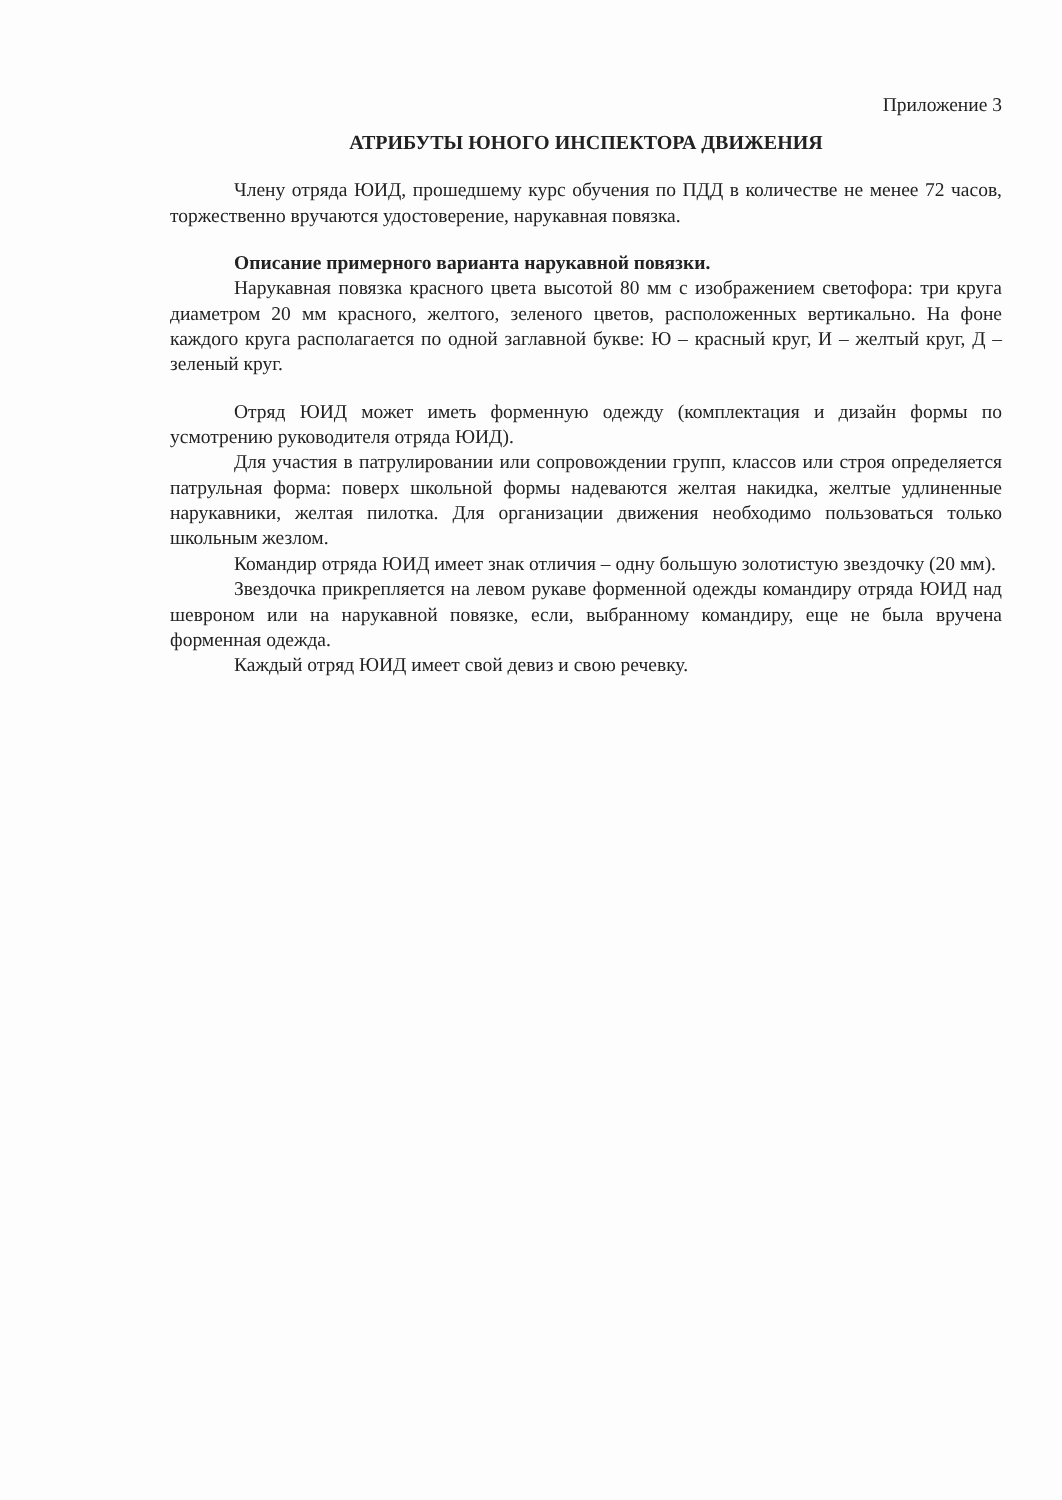Приложение 3
АТРИБУТЫ ЮНОГО ИНСПЕКТОРА ДВИЖЕНИЯ
Члену отряда ЮИД, прошедшему курс обучения по ПДД в количестве не менее 72 часов, торжественно вручаются удостоверение, нарукавная повязка.
Описание примерного варианта нарукавной повязки.
Нарукавная повязка красного цвета высотой 80 мм с изображением светофора: три круга диаметром 20 мм красного, желтого, зеленого цветов, расположенных вертикально. На фоне каждого круга располагается по одной заглавной букве: Ю – красный круг, И – желтый круг, Д – зеленый круг.
Отряд ЮИД может иметь форменную одежду (комплектация и дизайн формы по усмотрению руководителя отряда ЮИД).
Для участия в патрулировании или сопровождении групп, классов или строя определяется патрульная форма: поверх школьной формы надеваются желтая накидка, желтые удлиненные нарукавники, желтая пилотка. Для организации движения необходимо пользоваться только школьным жезлом.
Командир отряда ЮИД имеет знак отличия – одну большую золотистую звездочку (20 мм).
Звездочка прикрепляется на левом рукаве форменной одежды командиру отряда ЮИД над шевроном или на нарукавной повязке, если, выбранному командиру, еще не была вручена форменная одежда.
Каждый отряд ЮИД имеет свой девиз и свою речевку.